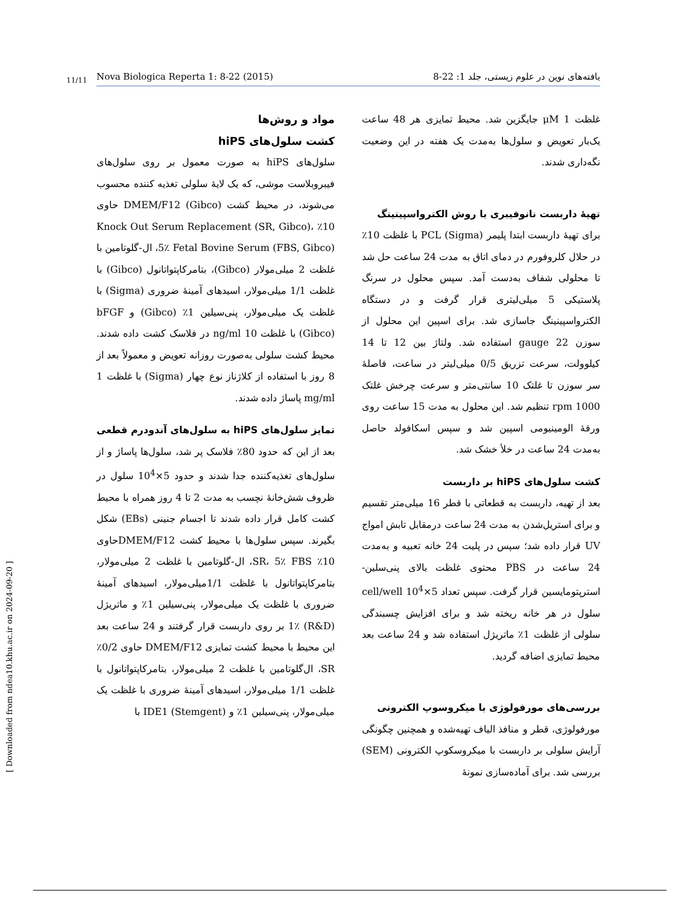11/11 Nova Biologica Reperta 1: 8-22 (2015) یافته‌های نوین در علوم زیستی، جلد 1: 22-8
[ Downloaded from ndea10.khu.ac.ir on 2024-09-20 ]
مواد و روش‌ها
کشت سلول‌های hiPS
سلول‌های hiPS به صورت معمول بر روی سلول‌های فیبروبلاست موشی، که یک لایهٔ سلولی تغذیه کننده محسوب می‌شوند، در محیط کشت DMEM/F12 (Gibco) حاوی 10٪ Knock Out Serum Replacement (SR, Gibco)، 5٪ Fetal Bovine Serum (FBS, Gibco)، ال-گلوتامین با غلظت 2 میلی‌مولار (Gibco)، بتامرکاپتواتانول (Gibco) با غلظت 1/1 میلی‌مولار، اسیدهای آمینهٔ ضروری (Sigma) با غلظت یک میلی‌مولار، پنی‌سیلین 1٪ (Gibco) و bFGF (Gibco) با غلظت 10 ng/ml در فلاسک کشت داده شدند. محیط کشت سلولی به‌صورت روزانه تعویض و معمولاً بعد از 8 روز با استفاده از کلاژناز نوع چهار (Sigma) با غلظت 1 mg/ml پاساژ داده شدند.
تمایز سلول‌های hiPS به سلول‌های آندودرم قطعی
بعد از این که حدود 80٪ فلاسک پر شد، سلول‌ها پاساژ و از سلول‌های تغذیه‌کننده جدا شدند و حدود 5×10<sup>4</sup> سلول در ظروف شش‌خانهٔ نچسب به مدت 2 تا 4 روز همراه با محیط کشت کامل قرار داده شدند تا اجسام جنینی (EBs) شکل بگیرند. سپس سلول‌ها با محیط کشت DMEM/F12حاوی 10٪ SR، 5٪ FBS، ال-گلوتامین با غلظت 2 میلی‌مولار، بتامرکاپتواتانول با غلظت 1/1میلی‌مولار، اسیدهای آمینهٔ ضروری با غلظت یک میلی‌مولار، پنی‌سیلین 1٪ و ماتریژل (R&D) 1٪ بر روی داربست قرار گرفتند و 24 ساعت بعد این محیط با محیط کشت تمایزی DMEM/F12 حاوی 0/2٪ SR، ال‌گلوتامین با غلظت 2 میلی‌مولار، بتامرکاپتواتانول با غلظت 1/1 میلی‌مولار، اسیدهای آمینهٔ ضروری با غلظت یک میلی‌مولار، پنی‌سیلین 1٪ و IDE1 (Stemgent) با
غلظت 1 μM جایگزین شد. محیط تمایزی هر 48 ساعت یک‌بار تعویض و سلول‌ها به‌مدت یک هفته در این وضعیت نگه‌داری شدند.
تهیهٔ داربست نانوفیبری با روش الکترواسپینینگ
برای تهیهٔ داربست ابتدا پلیمر PCL (Sigma) با غلظت 10٪ در حلال کلروفورم در دمای اتاق به مدت 24 ساعت حل شد تا محلولی شفاف به‌دست آمد. سپس محلول در سرنگ پلاستیکی 5 میلی‌لیتری قرار گرفت و در دستگاه الکترواسپینینگ جاسازی شد. برای اسپین این محلول از سوزن gauge 22 استفاده شد. ولتاژ بین 12 تا 14 کیلوولت، سرعت تزریق 0/5 میلی‌لیتر در ساعت، فاصلهٔ سر سوزن تا غلتک 10 سانتی‌متر و سرعت چرخش غلتک 1000 rpm تنظیم شد. این محلول به مدت 15 ساعت روی ورقهٔ الومینیومی اسپین شد و سپس اسکافولد حاصل به‌مدت 24 ساعت در خلأ خشک شد.
کشت سلول‌های hiPS بر داربست
بعد از تهیه، داربست به قطعاتی با قطر 16 میلی‌متر تقسیم و برای استریل‌شدن به مدت 24 ساعت درمقابل تابش امواج UV قرار داده شد؛ سپس در پلیت 24 خانه تعبیه و به‌مدت 24 ساعت در PBS محتوی غلظت بالای پنی‌سلین-استرپتومایسین قرار گرفت. سپس تعداد 5×10<sup>4</sup> cell/well سلول در هر خانه ریخته شد و برای افزایش چسبندگی سلولی از غلظت 1٪ ماتریژل استفاده شد و 24 ساعت بعد محیط تمایزی اضافه گردید.
بررسی‌های مورفولوژی با میکروسوپ الکترونی
مورفولوژی، قطر و منافذ الیاف تهیه‌شده و همچنین چگونگی آرایش سلولی بر داربست با میکروسکوپ الکترونی (SEM) بررسی شد. برای آماده‌سازی نمونهٔ